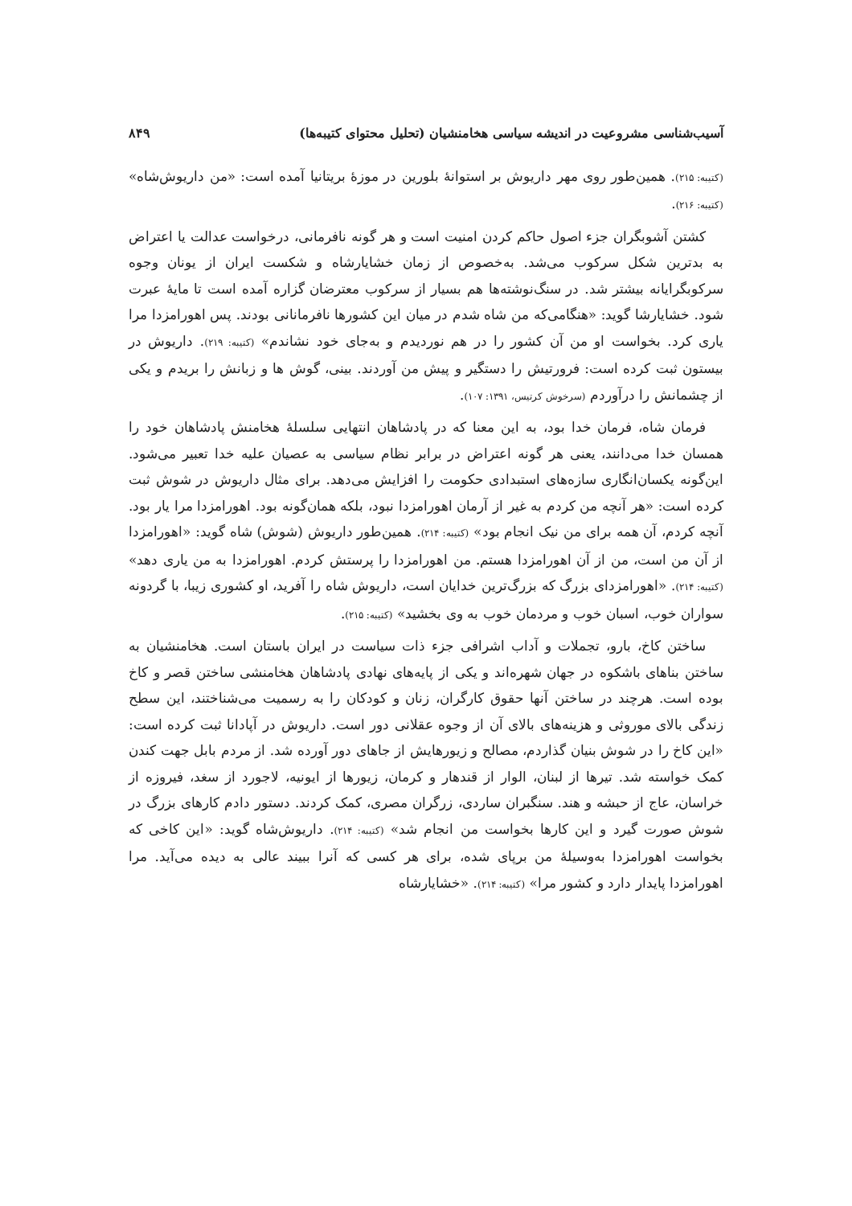آسیب‌شناسی مشروعیت در اندیشه سیاسی هخامنشیان (تحلیل محتوای کتیبه‌ها) ۸۴۹
(کتیبه: ۲۱۵). همین‌طور روی مهر داریوش بر استوانهٔ بلورین در موزهٔ بریتانیا آمده است: «من داریوش‌شاه» (کتیبه: ۲۱۶).
کشتن آشوبگران جزء اصول حاکم کردن امنیت است و هر گونه نافرمانی، درخواست عدالت یا اعتراض به بدترین شکل سرکوب می‌شد. به‌خصوص از زمان خشایارشاه و شکست ایران از یونان وجوه سرکوبگرایانه بیشتر شد. در سنگ‌نوشته‌ها هم بسیار از سرکوب معترضان گزاره آمده است تا مایهٔ عبرت شود. خشایارشا گوید: «هنگامی‌که من شاه شدم در میان این کشورها نافرمانانی بودند. پس اهورامزدا مرا یاری کرد. بخواست او من آن کشور را در هم نوردیدم و به‌جای خود نشاندم» (کتیبه: ۲۱۹). داریوش در بیستون ثبت کرده است: فرورتیش را دستگیر و پیش من آوردند. بینی، گوش ها و زبانش را بریدم و یکی از چشمانش را درآوردم (سرخوش کرتیس، ۱۳۹۱: ۱۰۷).
فرمان شاه، فرمان خدا بود، به این معنا که در پادشاهان انتهایی سلسلهٔ هخامنش پادشاهان خود را همسان خدا می‌دانند، یعنی هر گونه اعتراض در برابر نظام سیاسی به عصیان علیه خدا تعبیر می‌شود. این‌گونه یکسان‌انگاری سازه‌های استبدادی حکومت را افزایش می‌دهد. برای مثال داریوش در شوش ثبت کرده است: «هر آنچه من کردم به غیر از آرمان اهورامزدا نبود، بلکه همان‌گونه بود. اهورامزدا مرا یار بود. آنچه کردم، آن همه برای من نیک انجام بود» (کتیبه: ۲۱۴). همین‌طور داریوش (شوش) شاه گوید: «اهورامزدا از آن من است، من از آن اهورامزدا هستم. من اهورامزدا را پرستش کردم. اهورامزدا به من یاری دهد» (کتیبه: ۲۱۴). «اهورامزدای بزرگ که بزرگ‌ترین خدایان است، داریوش شاه را آفرید، او کشوری زیبا، با گردونه سواران خوب، اسبان خوب و مردمان خوب به وی بخشید» (کتیبه: ۲۱۵).
ساختن کاخ، بارو، تجملات و آداب اشرافی جزء ذات سیاست در ایران باستان است. هخامنشیان به ساختن بناهای باشکوه در جهان شهره‌اند و یکی از پایه‌های نهادی پادشاهان هخامنشی ساختن قصر و کاخ بوده است. هرچند در ساختن آنها حقوق کارگران، زنان و کودکان را به رسمیت می‌شناختند، این سطح زندگی بالای موروثی و هزینه‌های بالای آن از وجوه عقلانی دور است. داریوش در آپادانا ثبت کرده است: «این کاخ را در شوش بنیان گذاردم، مصالح و زیورهایش از جاهای دور آورده شد. از مردم بابل جهت کندن کمک خواسته شد. تیرها از لبنان، الوار از قندهار و کرمان، زیورها از ایونیه، لاجورد از سغد، فیروزه از خراسان، عاج از حبشه و هند. سنگبران ساردی، زرگران مصری، کمک کردند. دستور دادم کارهای بزرگ در شوش صورت گیرد و این کارها بخواست من انجام شد» (کتیبه: ۲۱۴). داریوش‌شاه گوید: «این کاخی که بخواست اهورامزدا به‌وسیلهٔ من برپای شده، برای هر کسی که آنرا ببیند عالی به دیده می‌آید. مرا اهورامزدا پایدار دارد و کشور مرا» (کتیبه: ۲۱۴). «خشایارشاه